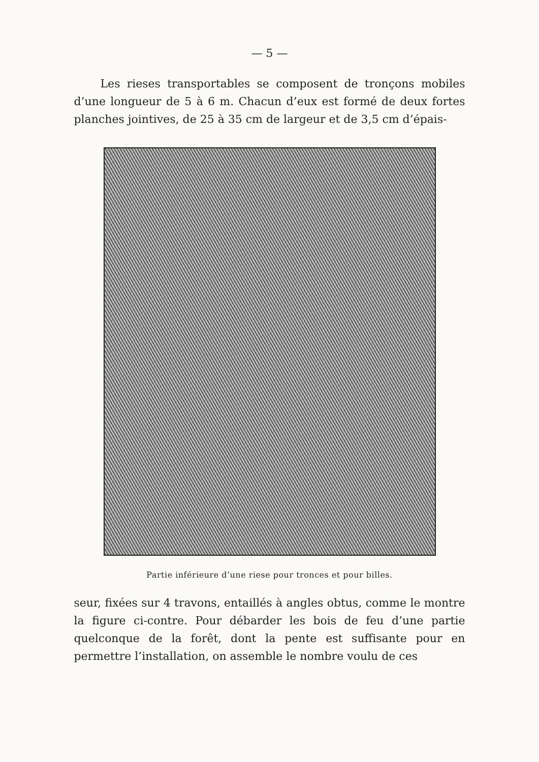— 5 —
Les rieses transportables se composent de tronçons mobiles d’une longueur de 5 à 6 m. Chacun d’eux est formé de deux fortes planches jointives, de 25 à 35 cm de largeur et de 3,5 cm d’épais-
Partie inférieure d’une riese pour tronces et pour billes.
seur, fixées sur 4 travons, entaillés à angles obtus, comme le montre la figure ci-contre. Pour débarder les bois de feu d’une partie quelconque de la forêt, dont la pente est suffisante pour en permettre l’installation, on assemble le nombre voulu de ces